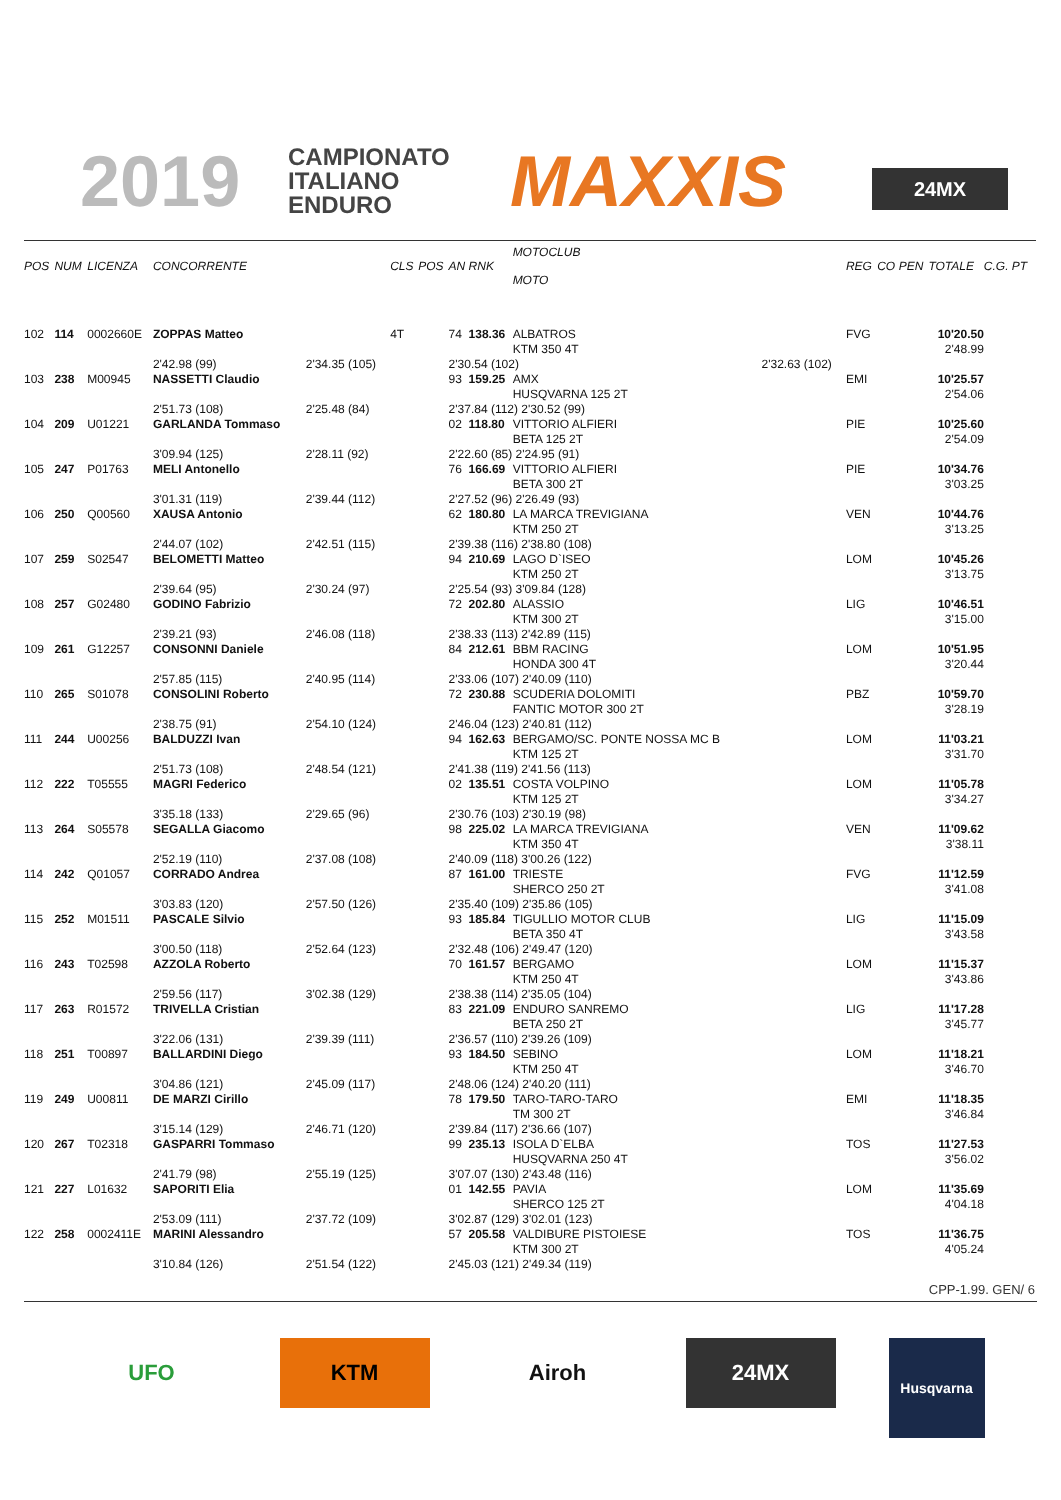2019
CAMPIONATO
ITALIANO
ENDURO
MAXXIS 24MX
| POS | NUM | LICENZA | CONCORRENTE | | CLS | POS | AN | RNK | MOTOCLUB MOTO | | REG | CO | PEN | TOTALE | C.G. PT | |
| --- | --- | --- | --- | --- | --- | --- | --- | --- | --- | --- | --- | --- | --- | --- | --- | --- |
| 102 | 114 | 0002660E | ZOPPAS Matteo | | 4T | | 74 | 138.36 | ALBATROS KTM 350 4T | | FVG | | | 10'20.50 2'48.99 | | |
| | | | 2'42.98 (99) | 2'34.35 (105) | | | 2'30.54 (102) | | | 2'32.63 (102) | | | | | | |
| 103 | 238 | M00945 | NASSETTI Claudio | | | | 93 | 159.25 | AMX HUSQVARNA 125 2T | | EMI | | | 10'25.57 2'54.06 | | |
| | | | 2'51.73 (108) | 2'25.48 (84) | | | 2'37.84 (112) 2'30.52 (99) | | | | | | | | | |
| 104 | 209 | U01221 | GARLANDA Tommaso | | | | 02 | 118.80 | VITTORIO ALFIERI BETA 125 2T | | PIE | | | 10'25.60 2'54.09 | | |
| | | | 3'09.94 (125) | 2'28.11 (92) | | | 2'22.60 (85) 2'24.95 (91) | | | | | | | | | |
| 105 | 247 | P01763 | MELI Antonello | | | | 76 | 166.69 | VITTORIO ALFIERI BETA 300 2T | | PIE | | | 10'34.76 3'03.25 | | |
| | | | 3'01.31 (119) | 2'39.44 (112) | | | 2'27.52 (96) 2'26.49 (93) | | | | | | | | | |
| 106 | 250 | Q00560 | XAUSA Antonio | | | | 62 | 180.80 | LA MARCA TREVIGIANA KTM 250 2T | | VEN | | | 10'44.76 3'13.25 | | |
| | | | 2'44.07 (102) | 2'42.51 (115) | | | 2'39.38 (116) 2'38.80 (108) | | | | | | | | | |
| 107 | 259 | S02547 | BELOMETTI Matteo | | | | 94 | 210.69 | LAGO D`ISEO KTM 250 2T | | LOM | | | 10'45.26 3'13.75 | | |
| | | | 2'39.64 (95) | 2'30.24 (97) | | | 2'25.54 (93) 3'09.84 (128) | | | | | | | | | |
| 108 | 257 | G02480 | GODINO Fabrizio | | | | 72 | 202.80 | ALASSIO KTM 300 2T | | LIG | | | 10'46.51 3'15.00 | | |
| | | | 2'39.21 (93) | 2'46.08 (118) | | | 2'38.33 (113) 2'42.89 (115) | | | | | | | | | |
| 109 | 261 | G12257 | CONSONNI Daniele | | | | 84 | 212.61 | BBM RACING HONDA 300 4T | | LOM | | | 10'51.95 3'20.44 | | |
| | | | 2'57.85 (115) | 2'40.95 (114) | | | 2'33.06 (107) 2'40.09 (110) | | | | | | | | | |
| 110 | 265 | S01078 | CONSOLINI Roberto | | | | 72 | 230.88 | SCUDERIA DOLOMITI FANTIC MOTOR 300 2T | | PBZ | | | 10'59.70 3'28.19 | | |
| | | | 2'38.75 (91) | 2'54.10 (124) | | | 2'46.04 (123) 2'40.81 (112) | | | | | | | | | |
| 111 | 244 | U00256 | BALDUZZI Ivan | | | | 94 | 162.63 | BERGAMO/SC. PONTE NOSSA MC B KTM 125 2T | | LOM | | | 11'03.21 3'31.70 | | |
| | | | 2'51.73 (108) | 2'48.54 (121) | | | 2'41.38 (119) 2'41.56 (113) | | | | | | | | | |
| 112 | 222 | T05555 | MAGRI Federico | | | | 02 | 135.51 | COSTA VOLPINO KTM 125 2T | | LOM | | | 11'05.78 3'34.27 | | |
| | | | 3'35.18 (133) | 2'29.65 (96) | | | 2'30.76 (103) 2'30.19 (98) | | | | | | | | | |
| 113 | 264 | S05578 | SEGALLA Giacomo | | | | 98 | 225.02 | LA MARCA TREVIGIANA KTM 350 4T | | VEN | | | 11'09.62 3'38.11 | | |
| | | | 2'52.19 (110) | 2'37.08 (108) | | | 2'40.09 (118) 3'00.26 (122) | | | | | | | | | |
| 114 | 242 | Q01057 | CORRADO Andrea | | | | 87 | 161.00 | TRIESTE SHERCO 250 2T | | FVG | | | 11'12.59 3'41.08 | | |
| | | | 3'03.83 (120) | 2'57.50 (126) | | | 2'35.40 (109) 2'35.86 (105) | | | | | | | | | |
| 115 | 252 | M01511 | PASCALE Silvio | | | | 93 | 185.84 | TIGULLIO MOTOR CLUB BETA 350 4T | | LIG | | | 11'15.09 3'43.58 | | |
| | | | 3'00.50 (118) | 2'52.64 (123) | | | 2'32.48 (106) 2'49.47 (120) | | | | | | | | | |
| 116 | 243 | T02598 | AZZOLA Roberto | | | | 70 | 161.57 | BERGAMO KTM 250 4T | | LOM | | | 11'15.37 3'43.86 | | |
| | | | 2'59.56 (117) | 3'02.38 (129) | | | 2'38.38 (114) 2'35.05 (104) | | | | | | | | | |
| 117 | 263 | R01572 | TRIVELLA Cristian | | | | 83 | 221.09 | ENDURO SANREMO BETA 250 2T | | LIG | | | 11'17.28 3'45.77 | | |
| | | | 3'22.06 (131) | 2'39.39 (111) | | | 2'36.57 (110) 2'39.26 (109) | | | | | | | | | |
| 118 | 251 | T00897 | BALLARDINI Diego | | | | 93 | 184.50 | SEBINO KTM 250 4T | | LOM | | | 11'18.21 3'46.70 | | |
| | | | 3'04.86 (121) | 2'45.09 (117) | | | 2'48.06 (124) 2'40.20 (111) | | | | | | | | | |
| 119 | 249 | U00811 | DE MARZI Cirillo | | | | 78 | 179.50 | TARO-TARO-TARO TM 300 2T | | EMI | | | 11'18.35 3'46.84 | | |
| | | | 3'15.14 (129) | 2'46.71 (120) | | | 2'39.84 (117) 2'36.66 (107) | | | | | | | | | |
| 120 | 267 | T02318 | GASPARRI Tommaso | | | | 99 | 235.13 | ISOLA D`ELBA HUSQVARNA 250 4T | | TOS | | | 11'27.53 3'56.02 | | |
| | | | 2'41.79 (98) | 2'55.19 (125) | | | 3'07.07 (130) 2'43.48 (116) | | | | | | | | | |
| 121 | 227 | L01632 | SAPORITI Elia | | | | 01 | 142.55 | PAVIA SHERCO 125 2T | | LOM | | | 11'35.69 4'04.18 | | |
| | | | 2'53.09 (111) | 2'37.72 (109) | | | 3'02.87 (129) 3'02.01 (123) | | | | | | | | | |
| 122 | 258 | 0002411E | MARINI Alessandro | | | | 57 | 205.58 | VALDIBURE PISTOIESE KTM 300 2T | | TOS | | | 11'36.75 4'05.24 | | |
| | | | 3'10.84 (126) | 2'51.54 (122) | | | 2'45.03 (121) 2'49.34 (119) | | | | | | | | | |
CPP-1.99. GEN/ 6
UFO KTM Airoh 24MX
Husqvarna